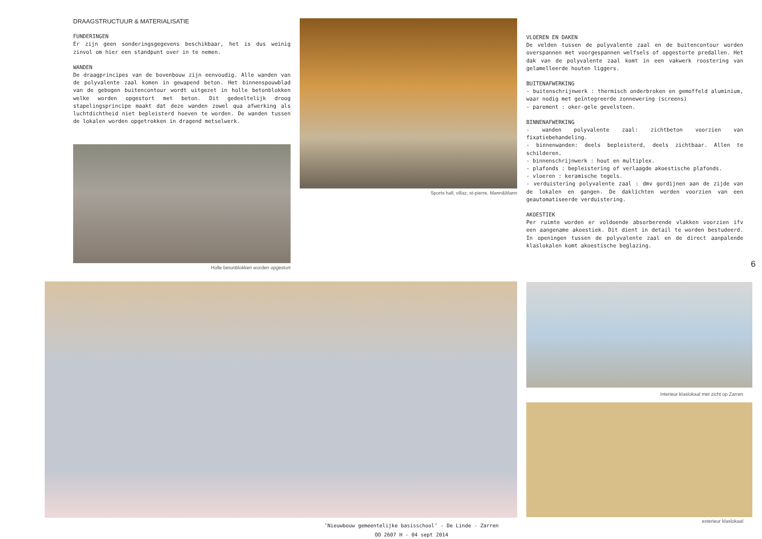DRAAGSTRUCTUUR & MATERIALISATIE
FUNDERINGEN
Er zijn geen sonderingsgegevens beschikbaar, het is dus weinig zinvol om hier een standpunt over in te nemen.
WANDEN
De draagprincipes van de bovenbouw zijn eenvoudig. Alle wanden van de polyvalente zaal komen in gewapend beton. Het binnenspouwblad van de gebogen buitencontour wordt uitgezet in holle betonblokken welke worden opgestort met beton. Dit gedeeltelijk droog stapelingsprincipe maakt dat deze wanden zowel qua afwerking als luchtdichtheid niet bepleisterd hoeven te worden. De wanden tussen de lokalen worden opgetrokken in dragend metselwerk.
Holle betonblokken worden opgestort
Sports hall, villaz, st-pierre, Mann&Mann
VLOEREN EN DAKEN
De velden tussen de polyvalente zaal en de buitencontour worden overspannen met voorgespannen welfsels of opgestorte predallen. Het dak van de polyvalente zaal komt in een vakwerk roostering van gelamelleerde houten liggers.
BUITENAFWERKING
- buitenschrijnwerk : thermisch onderbroken en gemoffeld aluminium, waar nodig met geïntegreerde zonnewering (screens)
- parement : oker-gele gevelsteen.
BINNENAFWERKING
- wanden polyvalente zaal: zichtbeton voorzien van fixatiebehandeling.
- binnenwanden: deels bepleisterd, deels zichtbaar. Allen te schilderen.
- binnenschrijnwerk : hout en multiplex.
- plafonds : bepleistering of verlaagde akoestische plafonds.
- vloeren : keramische tegels.
- verduistering polyvalente zaal : dmv gordijnen aan de zijde van de lokalen en gangen. De daklichten worden voorzien van een geautomatiseerde verduistering.
AKOESTIEK
Per ruimte worden er voldoende absorberende vlakken voorzien ifv een aangename akoestiek. Dit dient in detail te worden bestudeerd. In openingen tussen de polyvalente zaal en de direct aanpalende klaslokalen komt akoestische beglazing.
6
interieur klaslokaal met zicht op Zarren
exterieur klaslokaal
‘Nieuwbouw gemeentelijke basisschool’ - De Linde - Zarren
OO 2607 H - 04 sept 2014